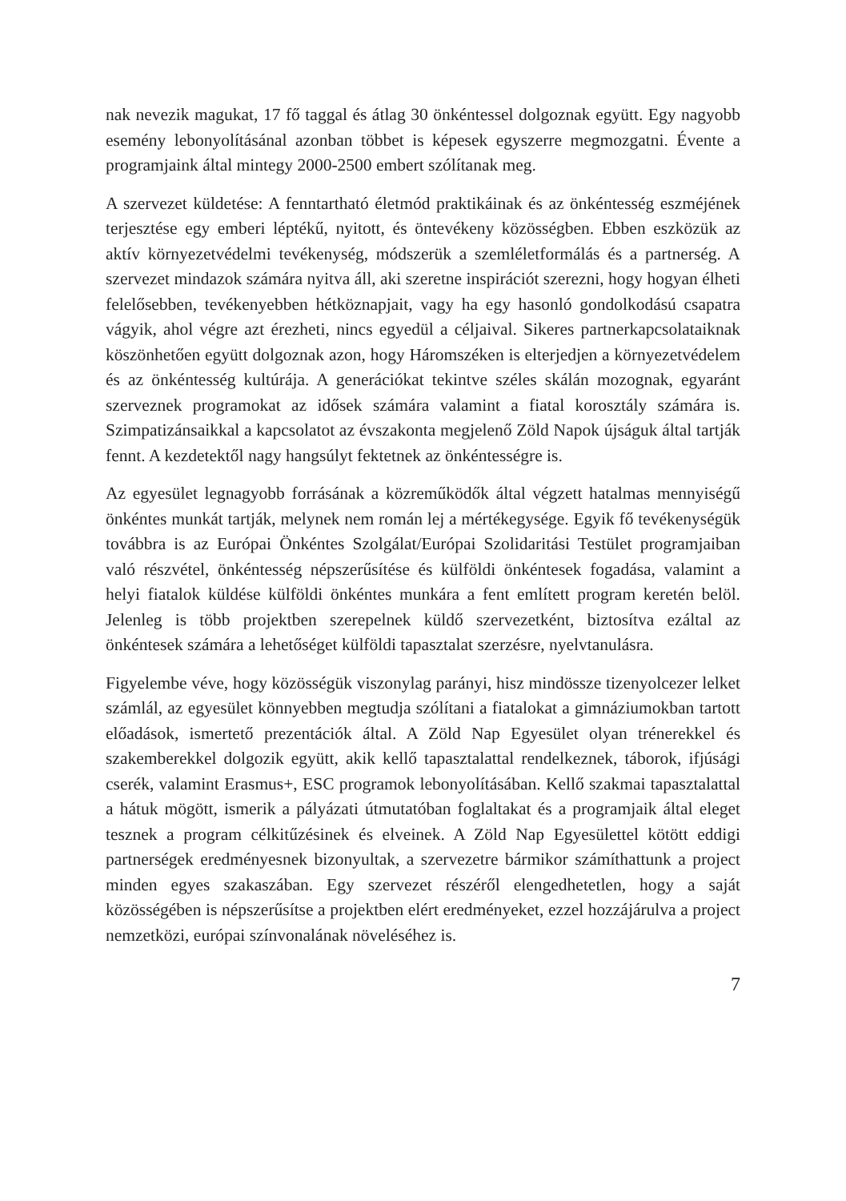nak nevezik magukat, 17 fő taggal és átlag 30 önkéntessel dolgoznak együtt. Egy nagyobb esemény lebonyolításánal azonban többet is képesek egyszerre megmozgatni. Évente a programjaink által mintegy 2000-2500 embert szólítanak meg.
A szervezet küldetése: A fenntartható életmód praktikáinak és az önkéntesség eszméjének terjesztése egy emberi léptékű, nyitott, és öntevékeny közösségben. Ebben eszközük az aktív környezetvédelmi tevékenység, módszerük a szemléletformálás és a partnerség. A szervezet mindazok számára nyitva áll, aki szeretne inspirációt szerezni, hogy hogyan élheti felelősebben, tevékenyebben hétköznapjait, vagy ha egy hasonló gondolkodású csapatra vágyik, ahol végre azt érezheti, nincs egyedül a céljaival. Sikeres partnerkapcsolataiknak köszönhetően együtt dolgoznak azon, hogy Háromszéken is elterjedjen a környezetvédelem és az önkéntesség kultúrája. A generációkat tekintve széles skálán mozognak, egyaránt szerveznek programokat az idősek számára valamint a fiatal korosztály számára is. Szimpatizánsaikkal a kapcsolatot az évszakonta megjelenő Zöld Napok újságuk által tartják fennt. A kezdetektől nagy hangsúlyt fektetnek az önkéntességre is.
Az egyesület legnagyobb forrásának a közreműködők által végzett hatalmas mennyiségű önkéntes munkát tartják, melynek nem román lej a mértékegysége. Egyik fő tevékenységük továbbra is az Európai Önkéntes Szolgálat/Európai Szolidaritási Testület programjaiban való részvétel, önkéntesség népszerűsítése és külföldi önkéntesek fogadása, valamint a helyi fiatalok küldése külföldi önkéntes munkára a fent említett program keretén belöl. Jelenleg is több projektben szerepelnek küldő szervezetként, biztosítva ezáltal az önkéntesek számára a lehetőséget külföldi tapasztalat szerzésre, nyelvtanulásra.
Figyelembe véve, hogy közösségük viszonylag parányi, hisz mindössze tizenyolcezer lelket számlál, az egyesület könnyebben megtudja szólítani a fiatalokat a gimnáziumokban tartott előadások, ismertető prezentációk által. A Zöld Nap Egyesület olyan trénerekkel és szakemberekkel dolgozik együtt, akik kellő tapasztalattal rendelkeznek, táborok, ifjúsági cserék, valamint Erasmus+, ESC programok lebonyolításában. Kellő szakmai tapasztalattal a hátuk mögött, ismerik a pályázati útmutatóban foglaltakat és a programjaik által eleget tesznek a program célkitűzésinek és elveinek. A Zöld Nap Egyesülettel kötött eddigi partnerségek eredményesnek bizonyultak, a szervezetre bármikor számíthattunk a project minden egyes szakaszában. Egy szervezet részéről elengedhetetlen, hogy a saját közösségében is népszerűsítse a projektben elért eredményeket, ezzel hozzájárulva a project nemzetközi, európai színvonalának növeléséhez is.
7